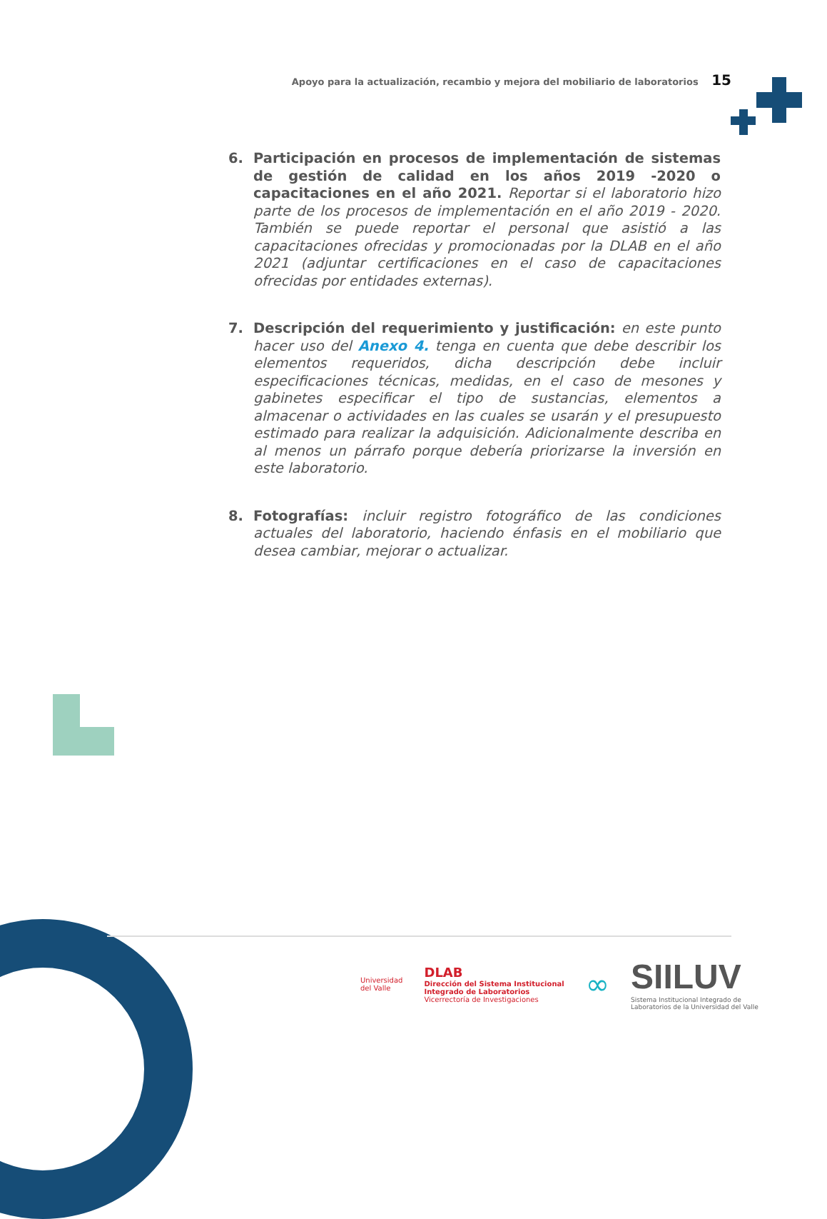Apoyo para la actualización, recambio y mejora del mobiliario de laboratorios 15
6. Participación en procesos de implementación de sistemas de gestión de calidad en los años 2019 -2020 o capacitaciones en el año 2021. Reportar si el laboratorio hizo parte de los procesos de implementación en el año 2019 - 2020. También se puede reportar el personal que asistió a las capacitaciones ofrecidas y promocionadas por la DLAB en el año 2021 (adjuntar certificaciones en el caso de capacitaciones ofrecidas por entidades externas).
7. Descripción del requerimiento y justificación: en este punto hacer uso del Anexo 4. tenga en cuenta que debe describir los elementos requeridos, dicha descripción debe incluir especificaciones técnicas, medidas, en el caso de mesones y gabinetes especificar el tipo de sustancias, elementos a almacenar o actividades en las cuales se usarán y el presupuesto estimado para realizar la adquisición. Adicionalmente describa en al menos un párrafo porque debería priorizarse la inversión en este laboratorio.
8. Fotografías: incluir registro fotográfico de las condiciones actuales del laboratorio, haciendo énfasis en el mobiliario que desea cambiar, mejorar o actualizar.
Universidad
del Valle
DLAB
Dirección del Sistema Institucional
Integrado de Laboratorios
Vicerrectoría de Investigaciones
∞
SIILUV
Sistema Institucional Integrado de
Laboratorios de la Universidad del Valle